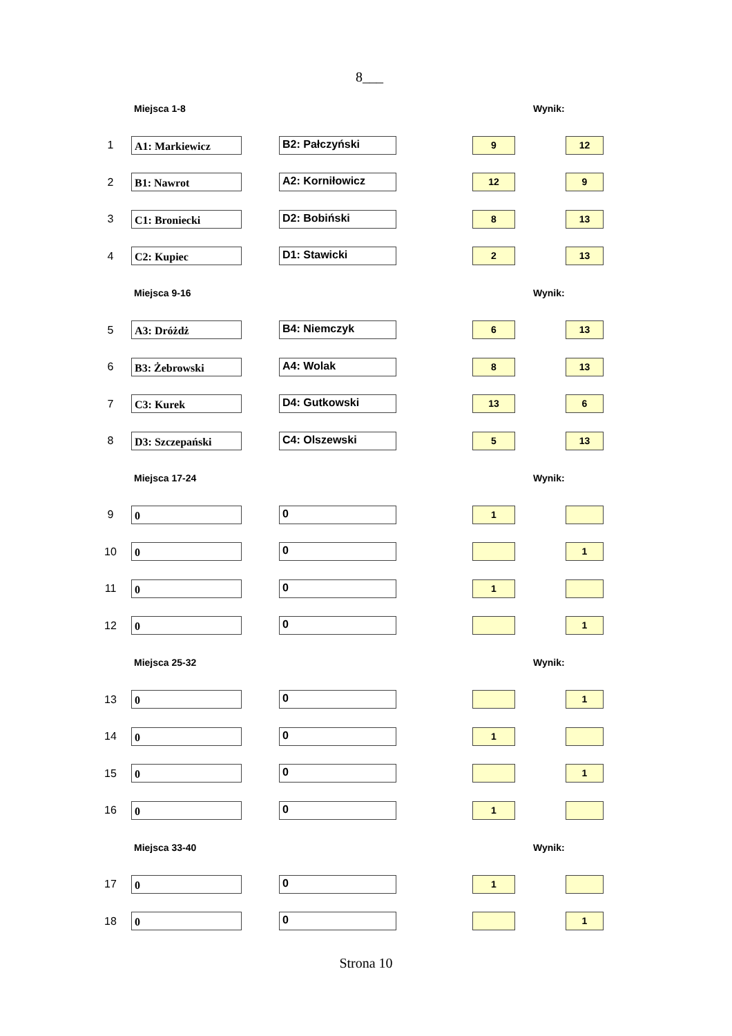8___
| | Miejsca 1-8 | | | Wynik: | |
| 1 | A1: Markiewicz | B2: Pałczyński | | 9 | 12 |
| 2 | B1: Nawrot | A2: Korniłowicz | | 12 | 9 |
| 3 | C1: Broniecki | D2: Bobiński | | 8 | 13 |
| 4 | C2: Kupiec | D1: Stawicki | | 2 | 13 |
| | Miejsca 9-16 | | | Wynik: | |
| 5 | A3: Dróżdż | B4: Niemczyk | | 6 | 13 |
| 6 | B3: Żebrowski | A4: Wolak | | 8 | 13 |
| 7 | C3: Kurek | D4: Gutkowski | | 13 | 6 |
| 8 | D3: Szczepański | C4: Olszewski | | 5 | 13 |
| | Miejsca 17-24 | | | Wynik: | |
| 9 | 0 | 0 | | 1 | |
| 10 | 0 | 0 | | | 1 |
| 11 | 0 | 0 | | 1 | |
| 12 | 0 | 0 | | | 1 |
| | Miejsca 25-32 | | | Wynik: | |
| 13 | 0 | 0 | | | 1 |
| 14 | 0 | 0 | | 1 | |
| 15 | 0 | 0 | | | 1 |
| 16 | 0 | 0 | | 1 | |
| | Miejsca 33-40 | | | Wynik: | |
| 17 | 0 | 0 | | 1 | |
| 18 | 0 | 0 | | | 1 |
Strona 10